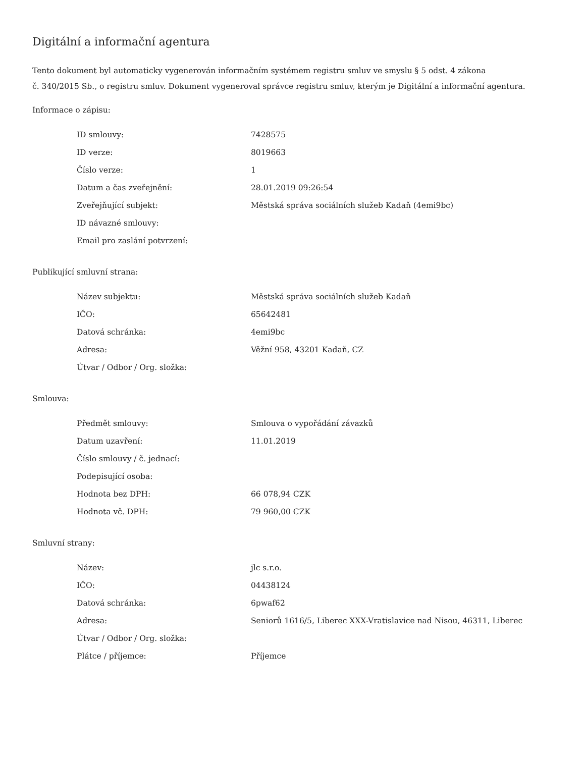Digitální a informační agentura
Tento dokument byl automaticky vygenerován informačním systémem registru smluv ve smyslu § 5 odst. 4 zákona
č. 340/2015 Sb., o registru smluv. Dokument vygeneroval správce registru smluv, kterým je Digitální a informační agentura.
Informace o zápisu:
| ID smlouvy: | 7428575 |
| ID verze: | 8019663 |
| Číslo verze: | 1 |
| Datum a čas zveřejnění: | 28.01.2019 09:26:54 |
| Zveřejňující subjekt: | Městská správa sociálních služeb Kadaň (4emi9bc) |
| ID návazné smlouvy: | |
| Email pro zaslání potvrzení: | |
Publikující smluvní strana:
| Název subjektu: | Městská správa sociálních služeb Kadaň |
| IČO: | 65642481 |
| Datová schránka: | 4emi9bc |
| Adresa: | Věžní 958, 43201 Kadaň, CZ |
| Útvar / Odbor / Org. složka: | |
Smlouva:
| Předmět smlouvy: | Smlouva o vypořádání závazků |
| Datum uzavření: | 11.01.2019 |
| Číslo smlouvy / č. jednací: | |
| Podepisující osoba: | |
| Hodnota bez DPH: | 66 078,94 CZK |
| Hodnota vč. DPH: | 79 960,00 CZK |
Smluvní strany:
| Název: | jlc s.r.o. |
| IČO: | 04438124 |
| Datová schránka: | 6pwaf62 |
| Adresa: | Seniorů 1616/5, Liberec XXX-Vratislavice nad Nisou, 46311, Liberec |
| Útvar / Odbor / Org. složka: | |
| Plátce / příjemce: | Příjemce |